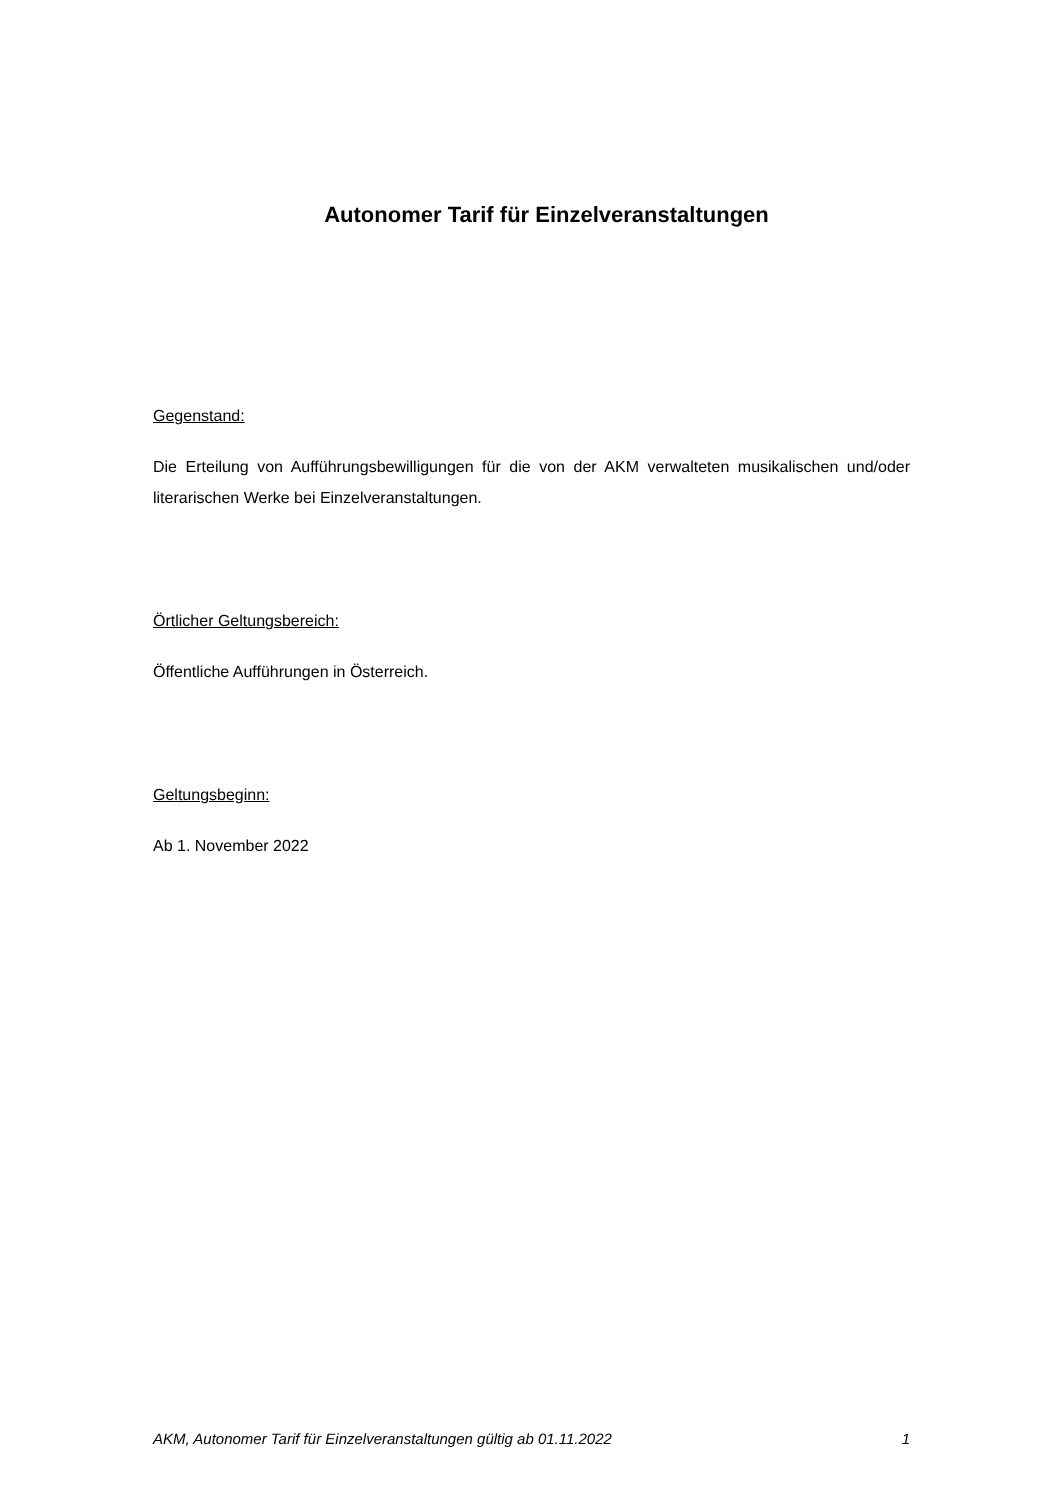Autonomer Tarif für Einzelveranstaltungen
Gegenstand:
Die Erteilung von Aufführungsbewilligungen für die von der AKM verwalteten musikalischen und/oder literarischen Werke bei Einzelveranstaltungen.
Örtlicher Geltungsbereich:
Öffentliche Aufführungen in Österreich.
Geltungsbeginn:
Ab 1. November 2022
AKM, Autonomer Tarif für Einzelveranstaltungen gültig ab 01.11.2022 1